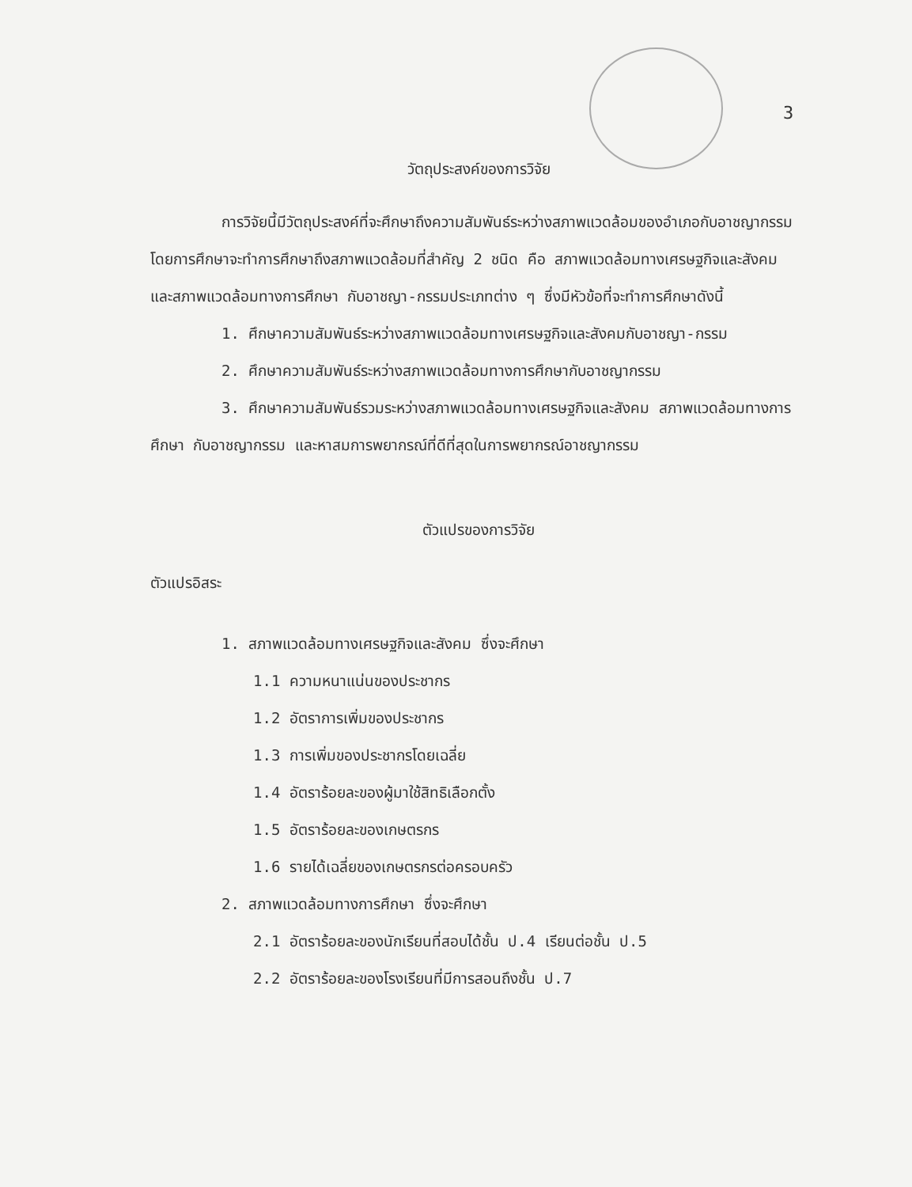3
วัตถุประสงค์ของการวิจัย
การวิจัยนี้มีวัตถุประสงค์ที่จะศึกษาถึงความสัมพันธ์ระหว่างสภาพแวดล้อมของอำเภอกับอาชญากรรม โดยการศึกษาจะทำการศึกษาถึงสภาพแวดล้อมที่สำคัญ 2 ชนิด คือ สภาพแวดล้อมทางเศรษฐกิจและสังคม และสภาพแวดล้อมทางการศึกษา กับอาชญา-กรรมประเภทต่าง ๆ ซึ่งมีหัวข้อที่จะทำการศึกษาดังนี้
1. ศึกษาความสัมพันธ์ระหว่างสภาพแวดล้อมทางเศรษฐกิจและสังคมกับอาชญา-กรรม
2. ศึกษาความสัมพันธ์ระหว่างสภาพแวดล้อมทางการศึกษากับอาชญากรรม
3. ศึกษาความสัมพันธ์รวมระหว่างสภาพแวดล้อมทางเศรษฐกิจและสังคม สภาพแวดล้อมทางการศึกษา กับอาชญากรรม และหาสมการพยากรณ์ที่ดีที่สุดในการพยากรณ์อาชญากรรม
ตัวแปรของการวิจัย
ตัวแปรอิสระ
1. สภาพแวดล้อมทางเศรษฐกิจและสังคม ซึ่งจะศึกษา
1.1 ความหนาแน่นของประชากร
1.2 อัตราการเพิ่มของประชากร
1.3 การเพิ่มของประชากรโดยเฉลี่ย
1.4 อัตราร้อยละของผู้มาใช้สิทธิเลือกตั้ง
1.5 อัตราร้อยละของเกษตรกร
1.6 รายได้เฉลี่ยของเกษตรกรต่อครอบครัว
2. สภาพแวดล้อมทางการศึกษา ซึ่งจะศึกษา
2.1 อัตราร้อยละของนักเรียนที่สอบได้ชั้น ป.4 เรียนต่อชั้น ป.5
2.2 อัตราร้อยละของโรงเรียนที่มีการสอนถึงชั้น ป.7